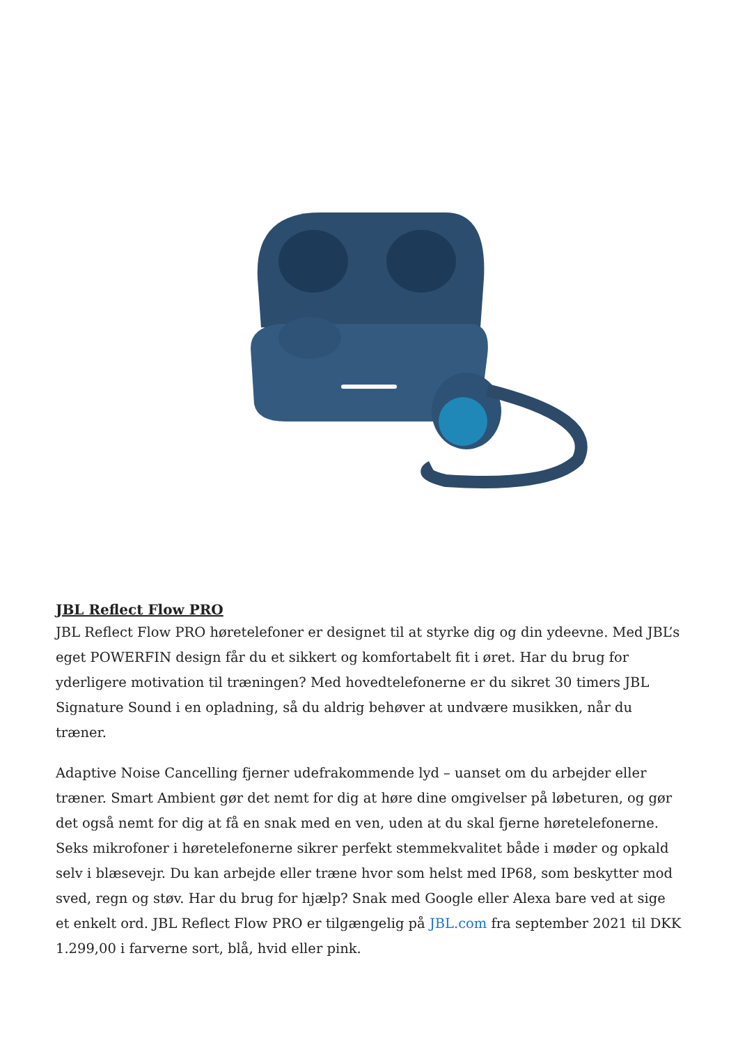JBL Reflect Flow PRO
JBL Reflect Flow PRO høretelefoner er designet til at styrke dig og din ydeevne. Med JBL’s eget POWERFIN design får du et sikkert og komfortabelt fit i øret. Har du brug for yderligere motivation til træningen? Med hovedtelefonerne er du sikret 30 timers JBL Signature Sound i en opladning, så du aldrig behøver at undvære musikken, når du træner.
Adaptive Noise Cancelling fjerner udefrakommende lyd – uanset om du arbejder eller træner. Smart Ambient gør det nemt for dig at høre dine omgivelser på løbeturen, og gør det også nemt for dig at få en snak med en ven, uden at du skal fjerne høretelefonerne. Seks mikrofoner i høretelefonerne sikrer perfekt stemmekvalitet både i møder og opkald selv i blæsevejr. Du kan arbejde eller træne hvor som helst med IP68, som beskytter mod sved, regn og støv. Har du brug for hjælp? Snak med Google eller Alexa bare ved at sige et enkelt ord. JBL Reflect Flow PRO er tilgængelig på JBL.com fra september 2021 til DKK 1.299,00 i farverne sort, blå, hvid eller pink.